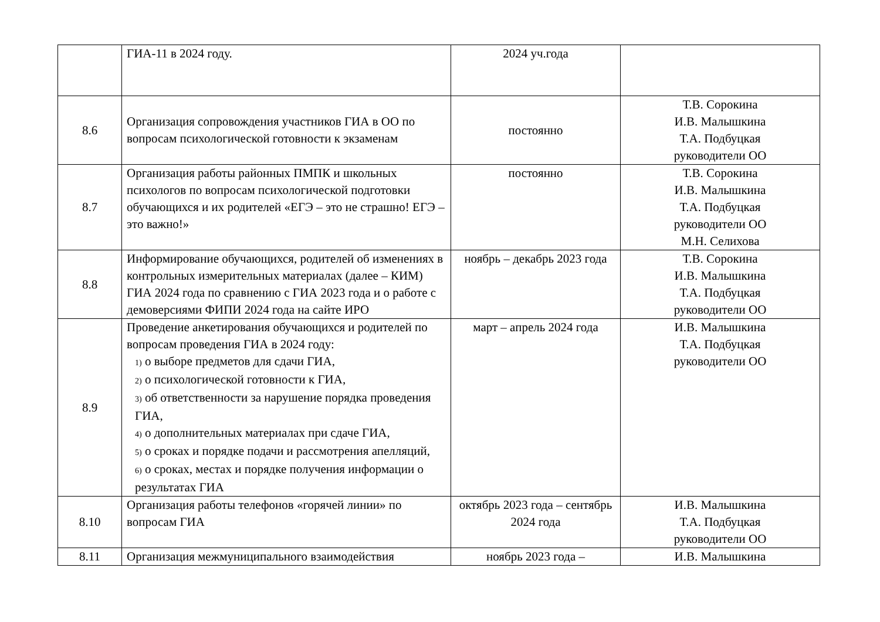| | ГИА-11 в 2024 году. | 2024 уч.года | |
| 8.6 | Организация сопровождения участников ГИА в ОО по вопросам психологической готовности к экзаменам | постоянно | Т.В. Сорокина И.В. Малышкина Т.А. Подбуцкая руководители ОО |
| 8.7 | Организация работы районных ПМПК и школь­ных психологов по вопросам психологической подготовки обучающихся и их родителей «ЕГЭ – это не страшно! ЕГЭ – это важно!» | постоянно | Т.В. Сорокина И.В. Малышкина Т.А. Подбуцкая руководители ОО М.Н. Селихова |
| 8.8 | Информирование обучающихся, родителей об из­менениях в контрольных измерительных материа­лах (далее – КИМ) ГИА 2024 года по сравнению с ГИА 2023 года и о работе с демоверсиями ФИПИ 2024 года на сайте ИРО | ноябрь – декабрь 2023 года | Т.В. Сорокина И.В. Малышкина Т.А. Подбуцкая руководители ОО |
| 8.9 | Проведение анкетирования обучающихся и роди­телей по вопросам проведения ГИА в 2024 году: 1) о выборе предметов для сдачи ГИА, 2) о психологической готовности к ГИА, 3) об ответственности за нарушение порядка проведения ГИА, 4) о дополнительных материалах при сдаче ГИА, 5) о сроках и порядке подачи и рассмотрения апелляций, 6) о сроках, местах и порядке получения инфор­мации о результатах ГИА | март – апрель 2024 года | И.В. Малышкина Т.А. Подбуцкая руководители ОО |
| 8.10 | Организация работы телефонов «горячей линии» по вопросам ГИА | октябрь 2023 года – сентябрь 2024 года | И.В. Малышкина Т.А. Подбуцкая руководители ОО |
| 8.11 | Организация межмуниципального взаимодействия | ноябрь 2023 года – | И.В. Малышкина |